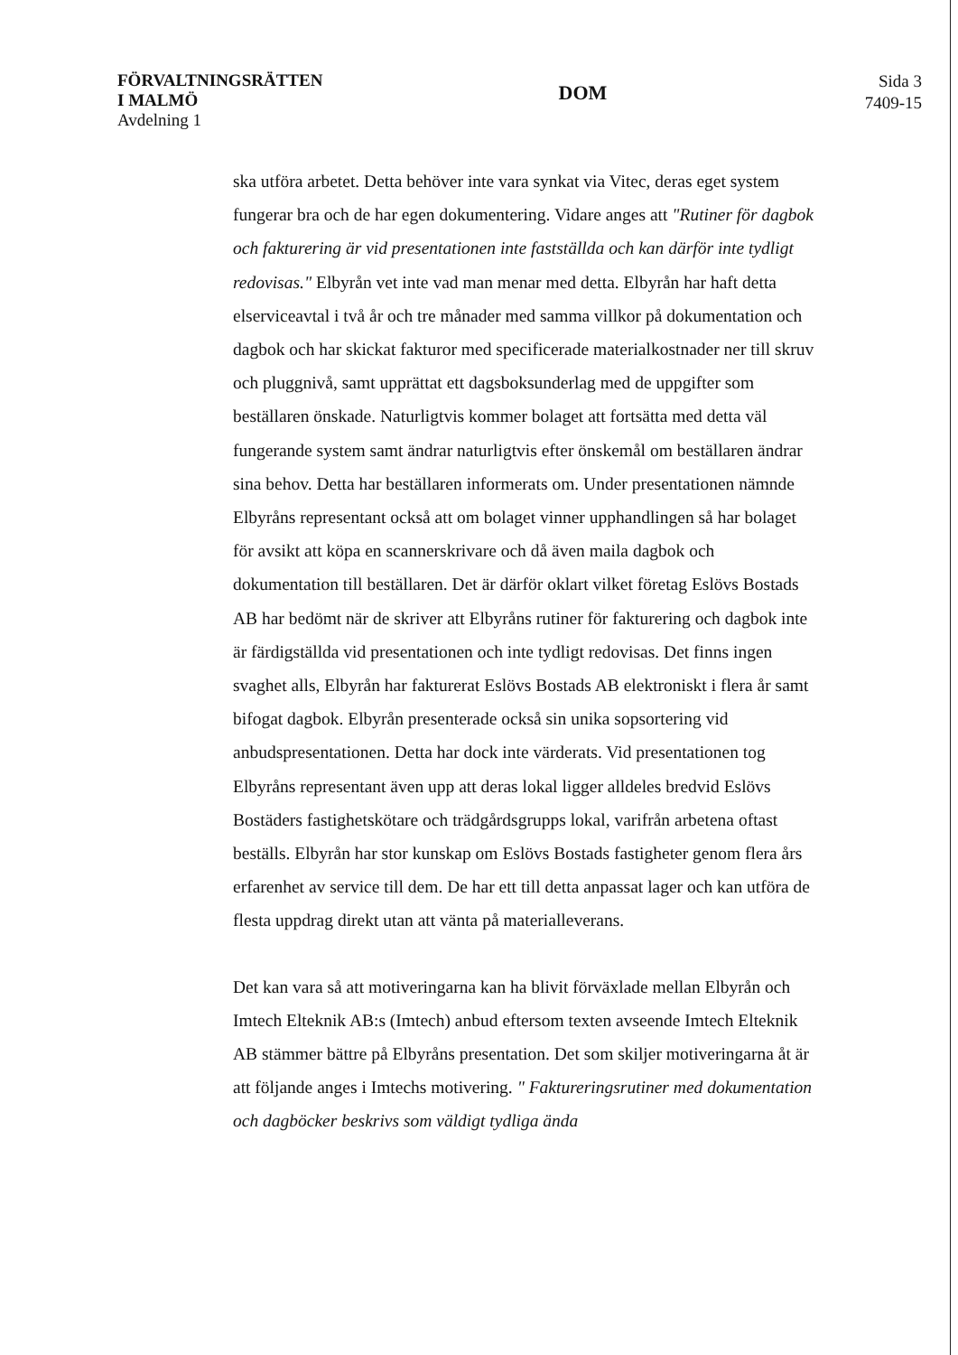FÖRVALTNINGSRÄTTEN
I MALMÖ
Avdelning 1
DOM
Sida 3
7409-15
ska utföra arbetet. Detta behöver inte vara synkat via Vitec, deras eget system fungerar bra och de har egen dokumentering. Vidare anges att "Rutiner för dagbok och fakturering är vid presentationen inte fastställda och kan därför inte tydligt redovisas." Elbyrån vet inte vad man menar med detta. Elbyrån har haft detta elserviceavtal i två år och tre månader med samma villkor på dokumentation och dagbok och har skickat fakturor med specificerade materialkostnader ner till skruv och pluggnivå, samt upprättat ett dagsboksunderlag med de uppgifter som beställaren önskade. Naturligtvis kommer bolaget att fortsätta med detta väl fungerande system samt ändrar naturligtvis efter önskemål om beställaren ändrar sina behov. Detta har beställaren informerats om. Under presentationen nämnde Elbyråns representant också att om bolaget vinner upphandlingen så har bolaget för avsikt att köpa en scannerskrivare och då även maila dagbok och dokumentation till beställaren. Det är därför oklart vilket företag Eslövs Bostads AB har bedömt när de skriver att Elbyråns rutiner för fakturering och dagbok inte är färdigställda vid presentationen och inte tydligt redovisas. Det finns ingen svaghet alls, Elbyrån har fakturerat Eslövs Bostads AB elektroniskt i flera år samt bifogat dagbok. Elbyrån presenterade också sin unika sopsortering vid anbudspresentationen. Detta har dock inte värderats. Vid presentationen tog Elbyråns representant även upp att deras lokal ligger alldeles bredvid Eslövs Bostäders fastighetskötare och trädgårdsgrupps lokal, varifrån arbetena oftast beställs. Elbyrån har stor kunskap om Eslövs Bostads fastigheter genom flera års erfarenhet av service till dem. De har ett till detta anpassat lager och kan utföra de flesta uppdrag direkt utan att vänta på materialleverans.
Det kan vara så att motiveringarna kan ha blivit förväxlade mellan Elbyrån och Imtech Elteknik AB:s (Imtech) anbud eftersom texten avseende Imtech Elteknik AB stämmer bättre på Elbyråns presentation. Det som skiljer motiveringarna åt är att följande anges i Imtechs motivering. " Faktureringsrutiner med dokumentation och dagböcker beskrivs som väldigt tydliga ända